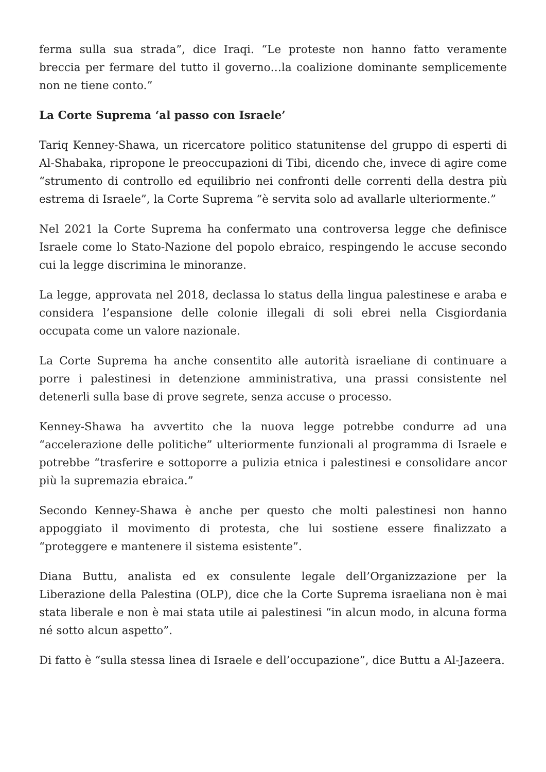ferma sulla sua strada”, dice Iraqi. “Le proteste non hanno fatto veramente breccia per fermare del tutto il governo…la coalizione dominante semplicemente non ne tiene conto.”
La Corte Suprema ‘al passo con Israele’
Tariq Kenney-Shawa, un ricercatore politico statunitense del gruppo di esperti di Al-Shabaka, ripropone le preoccupazioni di Tibi, dicendo che, invece di agire come “strumento di controllo ed equilibrio nei confronti delle correnti della destra più estrema di Israele”, la Corte Suprema “è servita solo ad avallarle ulteriormente.”
Nel 2021 la Corte Suprema ha confermato una controversa legge che definisce Israele come lo Stato-Nazione del popolo ebraico, respingendo le accuse secondo cui la legge discrimina le minoranze.
La legge, approvata nel 2018, declassa lo status della lingua palestinese e araba e considera l’espansione delle colonie illegali di soli ebrei nella Cisgiordania occupata come un valore nazionale.
La Corte Suprema ha anche consentito alle autorità israeliane di continuare a porre i palestinesi in detenzione amministrativa, una prassi consistente nel detenerli sulla base di prove segrete, senza accuse o processo.
Kenney-Shawa ha avvertito che la nuova legge potrebbe condurre ad una “accelerazione delle politiche” ulteriormente funzionali al programma di Israele e potrebbe “trasferire e sottoporre a pulizia etnica i palestinesi e consolidare ancor più la supremazia ebraica.”
Secondo Kenney-Shawa è anche per questo che molti palestinesi non hanno appoggiato il movimento di protesta, che lui sostiene essere finalizzato a “proteggere e mantenere il sistema esistente”.
Diana Buttu, analista ed ex consulente legale dell’Organizzazione per la Liberazione della Palestina (OLP), dice che la Corte Suprema israeliana non è mai stata liberale e non è mai stata utile ai palestinesi “in alcun modo, in alcuna forma né sotto alcun aspetto”.
Di fatto è “sulla stessa linea di Israele e dell’occupazione”, dice Buttu a Al-Jazeera.